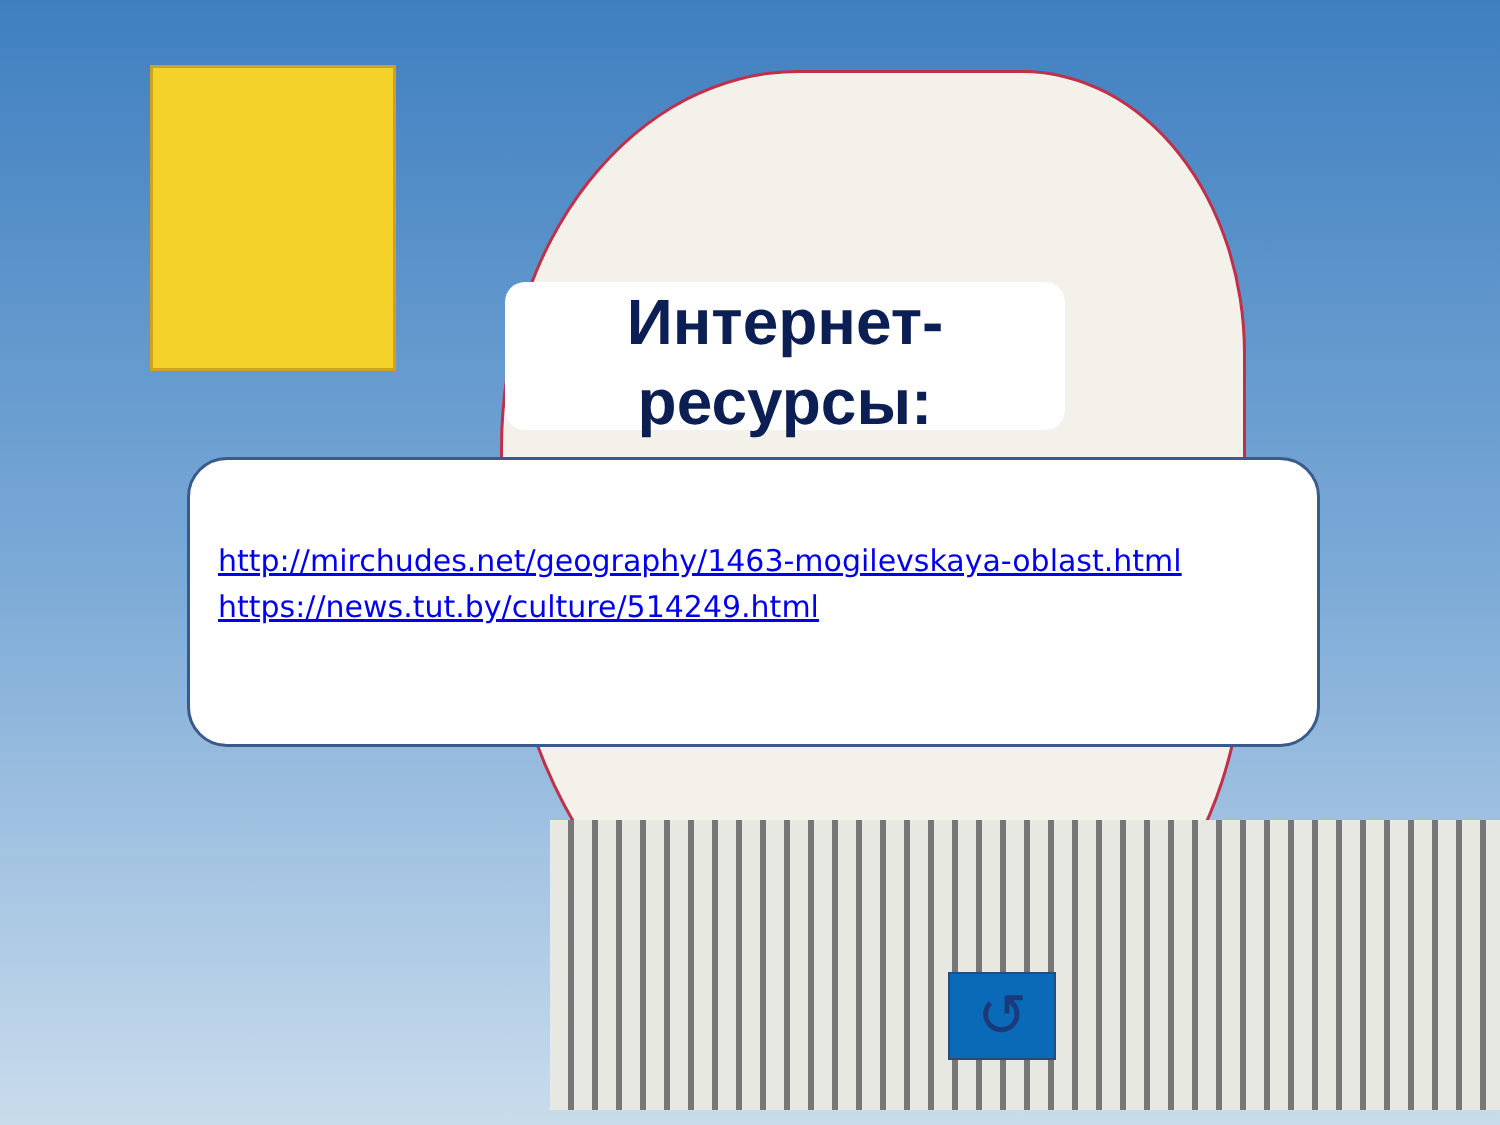Интернет-
ресурсы:
http://mirchudes.net/geography/1463-mogilevskaya-oblast.html
https://news.tut.by/culture/514249.html
↺